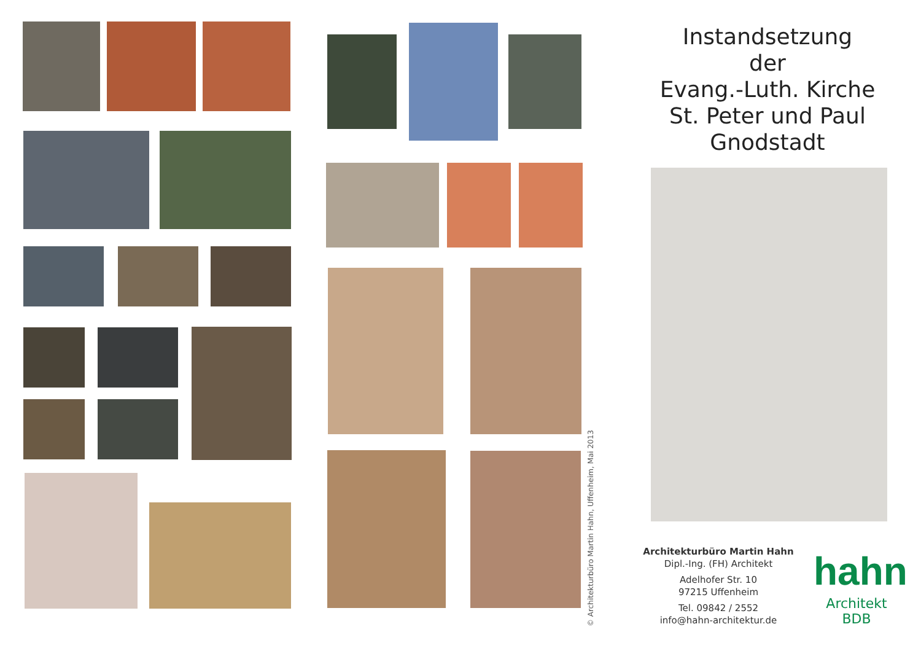Instandsetzung
der
Evang.-Luth. Kirche
St. Peter und Paul
Gnodstadt
Architekturbüro Martin Hahn
Dipl.-Ing. (FH) Architekt
Adelhofer Str. 10
97215 Uffenheim
Tel. 09842 / 2552
info@hahn-architektur.de
hahn
Architekt BDB
© Architekturbüro Martin Hahn, Uffenheim, Mai 2013